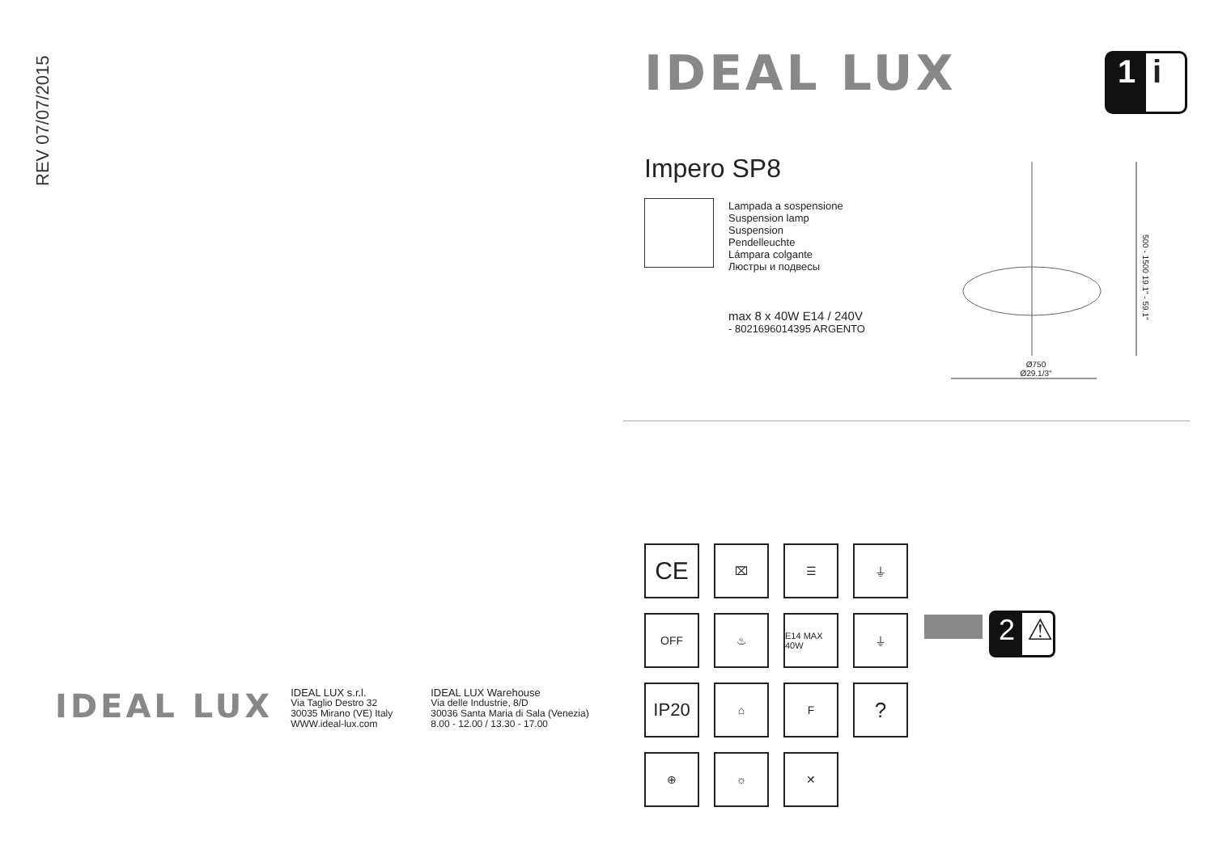REV 07/07/2015
IDEAL LUX
IDEAL LUX s.r.l.
Via Taglio Destro 32
30035 Mirano (VE) Italy
WWW.ideal-lux.com
IDEAL LUX Warehouse
Via delle Industrie, 8/D
30036 Santa Maria di Sala (Venezia)
8.00 - 12.00 / 13.30 - 17.00
IDEAL LUX 1 i
Impero SP8
Lampada a sospensione
Suspension lamp
Suspension
Pendelleuchte
Lámpara colgante
Люстры и подвесы
max 8 x 40W E14 / 240V
- 8021696014395 ARGENTO
Ø750
Ø29.1/3"
500 - 1500 19.1" - 59.1"
CE ⌧ ☰ ⏚
OFF ♨ E14 MAX 40W ⏚
IP20 ⌂ F?
⊕ ☼ ✕
2 ⚠